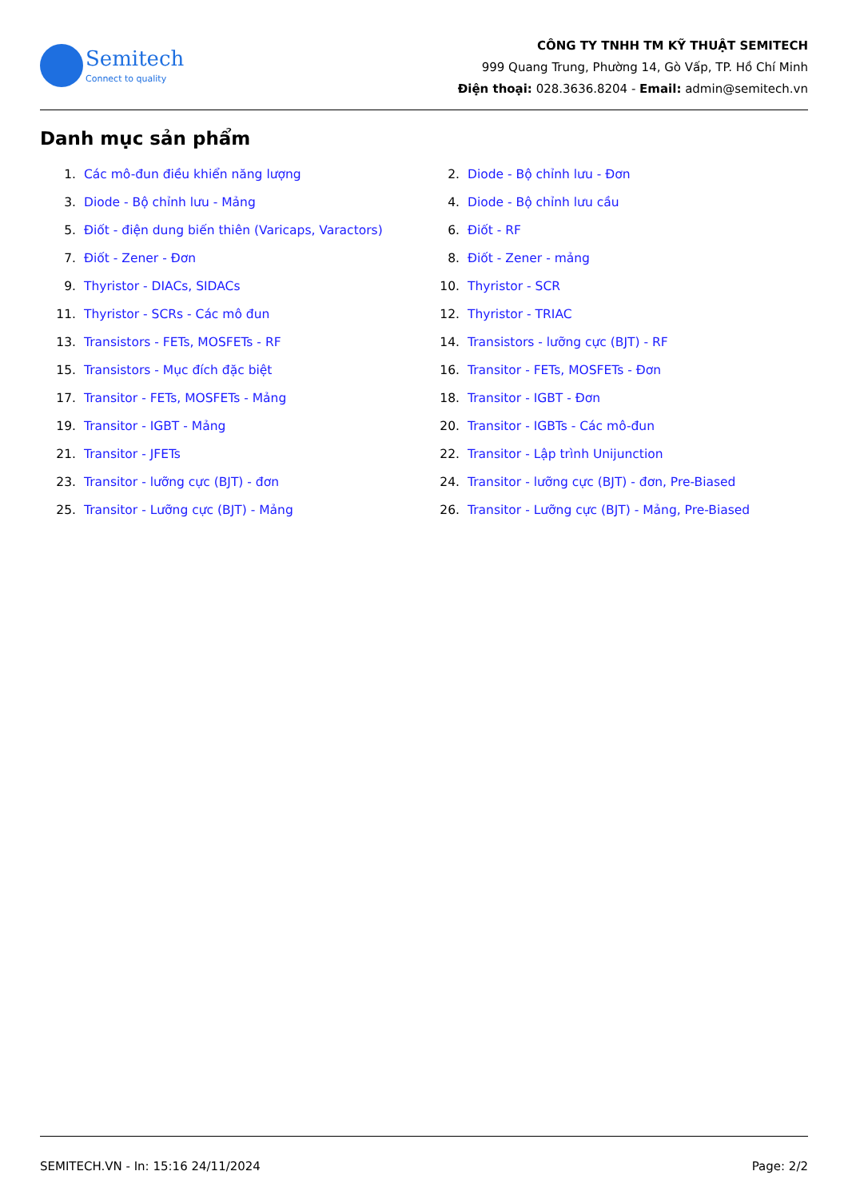Semitech
Connect to quality
CÔNG TY TNHH TM KỸ THUẬT SEMITECH
999 Quang Trung, Phường 14, Gò Vấp, TP. Hồ Chí Minh
Điện thoại: 028.3636.8204 - Email: admin@semitech.vn
Danh mục sản phẩm
1. Các mô-đun điều khiển năng lượng
2. Diode - Bộ chỉnh lưu - Đơn
3. Diode - Bộ chỉnh lưu - Mảng
4. Diode - Bộ chỉnh lưu cầu
5. Điốt - điện dung biến thiên (Varicaps, Varactors)
6. Điốt - RF
7. Điốt - Zener - Đơn
8. Điốt - Zener - mảng
9. Thyristor - DIACs, SIDACs
10. Thyristor - SCR
11. Thyristor - SCRs - Các mô đun
12. Thyristor - TRIAC
13. Transistors - FETs, MOSFETs - RF
14. Transistors - lưỡng cực (BJT) - RF
15. Transistors - Mục đích đặc biệt
16. Transitor - FETs, MOSFETs - Đơn
17. Transitor - FETs, MOSFETs - Mảng
18. Transitor - IGBT - Đơn
19. Transitor - IGBT - Mảng
20. Transitor - IGBTs - Các mô-đun
21. Transitor - JFETs
22. Transitor - Lập trình Unijunction
23. Transitor - lưỡng cực (BJT) - đơn
24. Transitor - lưỡng cực (BJT) - đơn, Pre-Biased
25. Transitor - Lưỡng cực (BJT) - Mảng
26. Transitor - Lưỡng cực (BJT) - Mảng, Pre-Biased
SEMITECH.VN - In: 15:16 24/11/2024 Page: 2/2